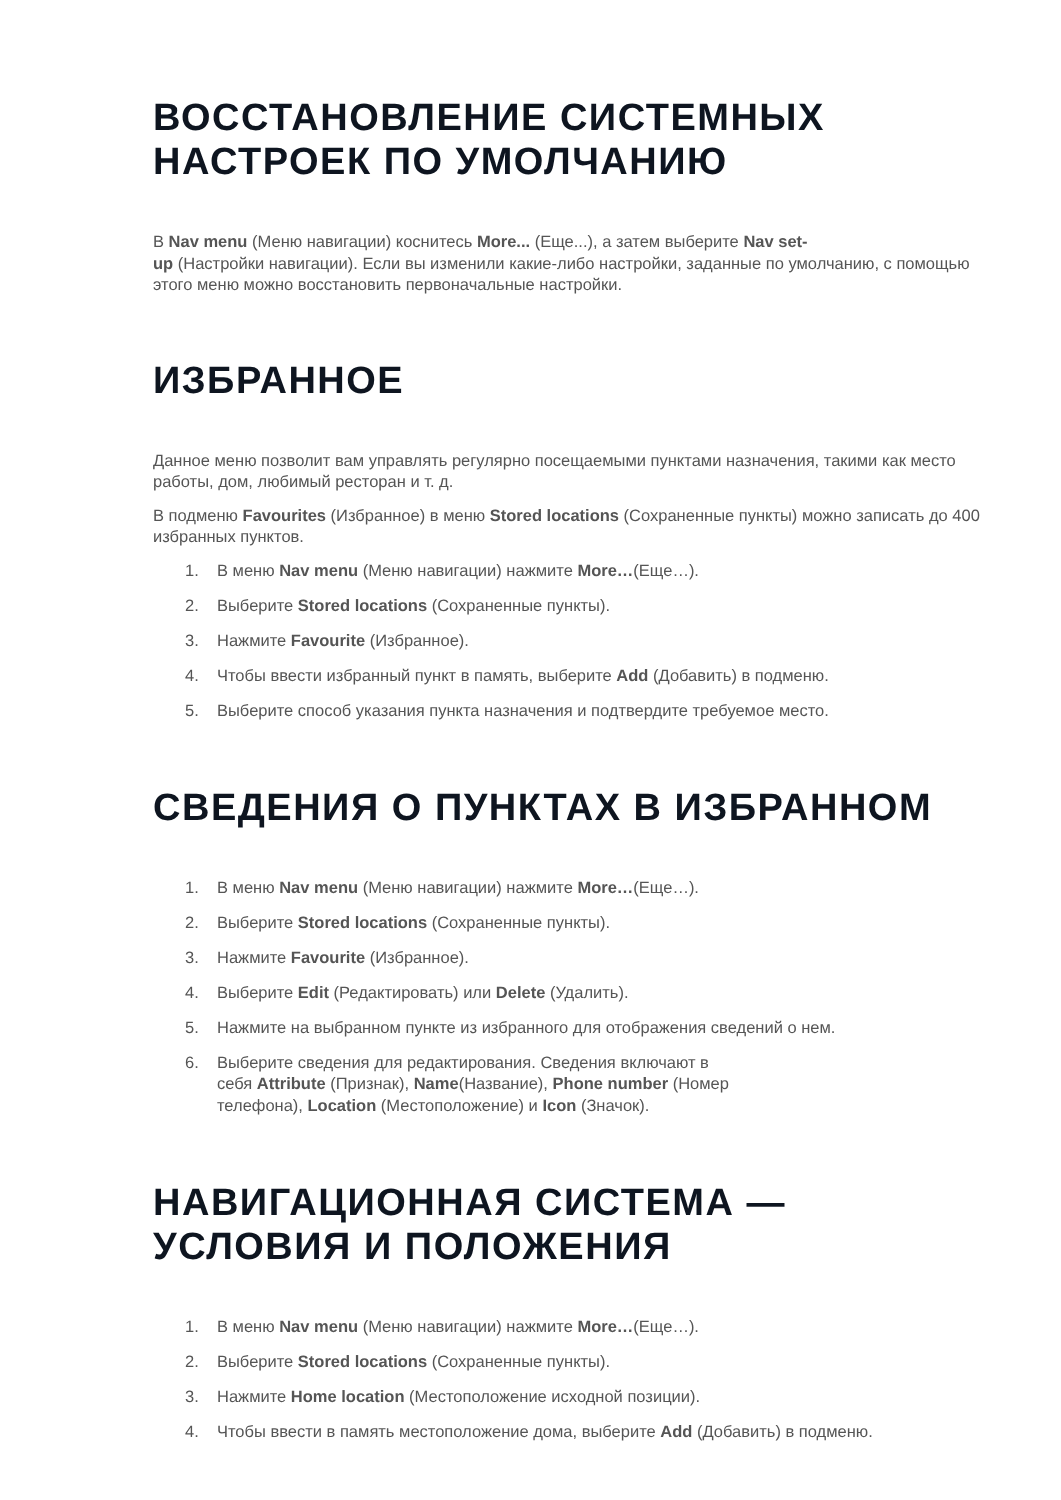ВОССТАНОВЛЕНИЕ СИСТЕМНЫХ
НАСТРОЕК ПО УМОЛЧАНИЮ
В Nav menu (Меню навигации) коснитесь More... (Еще...), а затем выберите Nav set-
up (Настройки навигации). Если вы изменили какие-либо настройки, заданные по умолчанию, с помощью этого меню можно восстановить первоначальные настройки.
ИЗБРАННОЕ
Данное меню позволит вам управлять регулярно посещаемыми пунктами назначения, такими как место работы, дом, любимый ресторан и т. д.
В подменю Favourites (Избранное) в меню Stored locations (Сохраненные пункты) можно записать до 400 избранных пунктов.
1. В меню Nav menu (Меню навигации) нажмите More…(Еще…).
2. Выберите Stored locations (Сохраненные пункты).
3. Нажмите Favourite (Избранное).
4. Чтобы ввести избранный пункт в память, выберите Add (Добавить) в подменю.
5. Выберите способ указания пункта назначения и подтвердите требуемое место.
СВЕДЕНИЯ О ПУНКТАХ В ИЗБРАННОМ
1. В меню Nav menu (Меню навигации) нажмите More…(Еще…).
2. Выберите Stored locations (Сохраненные пункты).
3. Нажмите Favourite (Избранное).
4. Выберите Edit (Редактировать) или Delete (Удалить).
5. Нажмите на выбранном пункте из избранного для отображения сведений о нем.
6. Выберите сведения для редактирования. Сведения включают в
себя Attribute (Признак), Name(Название), Phone number (Номер
телефона), Location (Местоположение) и Icon (Значок).
НАВИГАЦИОННАЯ СИСТЕМА —
УСЛОВИЯ И ПОЛОЖЕНИЯ
1. В меню Nav menu (Меню навигации) нажмите More…(Еще…).
2. Выберите Stored locations (Сохраненные пункты).
3. Нажмите Home location (Местоположение исходной позиции).
4. Чтобы ввести в память местоположение дома, выберите Add (Добавить) в подменю.